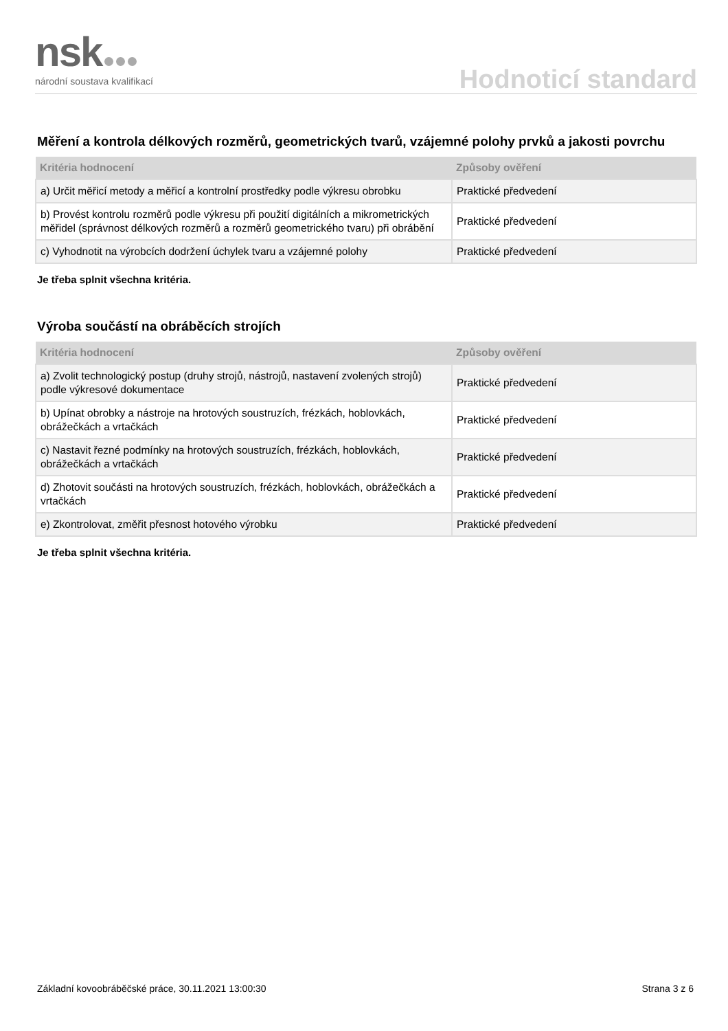nsk
národní soustava kvalifikací
Hodnoticí standard
Měření a kontrola délkových rozměrů, geometrických tvarů, vzájemné polohy prvků a jakosti povrchu
| Kritéria hodnocení | Způsoby ověření |
| --- | --- |
| a) Určit měřicí metody a měřicí a kontrolní prostředky podle výkresu obrobku | Praktické předvedení |
| b) Provést kontrolu rozměrů podle výkresu při použití digitálních a mikrometrických měřidel (správnost délkových rozměrů a rozměrů geometrického tvaru) při obrábění | Praktické předvedení |
| c) Vyhodnotit na výrobcích dodržení úchylek tvaru a vzájemné polohy | Praktické předvedení |
Je třeba splnit všechna kritéria.
Výroba součástí na obráběcích strojích
| Kritéria hodnocení | Způsoby ověření |
| --- | --- |
| a) Zvolit technologický postup (druhy strojů, nástrojů, nastavení zvolených strojů) podle výkresové dokumentace | Praktické předvedení |
| b) Upínat obrobky a nástroje na hrotových soustruzích, frézkách, hoblovkách, obrážečkách a vrtačkách | Praktické předvedení |
| c) Nastavit řezné podmínky na hrotových soustruzích, frézkách, hoblovkách, obrážečkách a vrtačkách | Praktické předvedení |
| d) Zhotovit součásti na hrotových soustruzích, frézkách, hoblovkách, obrážečkách a vrtačkách | Praktické předvedení |
| e) Zkontrolovat, změřit přesnost hotového výrobku | Praktické předvedení |
Je třeba splnit všechna kritéria.
Základní kovoobráběčské práce, 30.11.2021 13:00:30 Strana 3 z 6